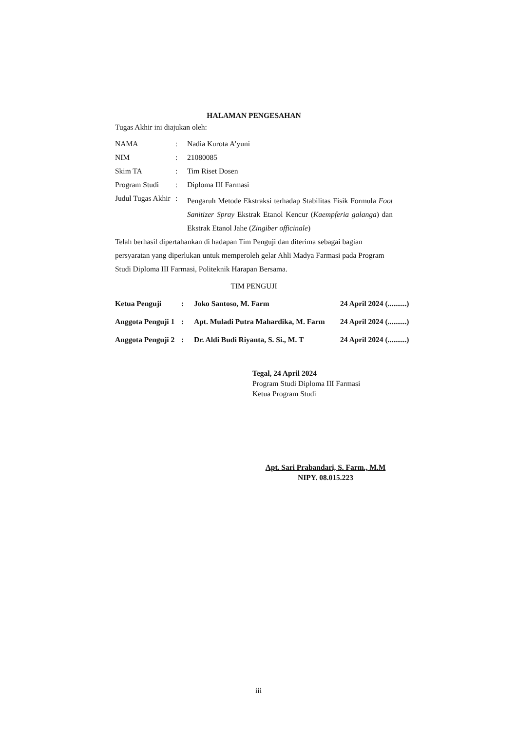HALAMAN PENGESAHAN
Tugas Akhir ini diajukan oleh:
| NAMA | : | Nadia Kurota A’yuni |
| NIM | : | 21080085 |
| Skim TA | : | Tim Riset Dosen |
| Program Studi | : | Diploma III Farmasi |
| Judul Tugas Akhir | : | Pengaruh Metode Ekstraksi terhadap Stabilitas Fisik Formula Foot Sanitizer Spray Ekstrak Etanol Kencur ( Kaempferia galanga ) dan Ekstrak Etanol Jahe ( Zingiber officinale ) |
Telah berhasil dipertahankan di hadapan Tim Penguji dan diterima sebagai bagian persyaratan yang diperlukan untuk memperoleh gelar Ahli Madya Farmasi pada Program Studi Diploma III Farmasi, Politeknik Harapan Bersama.
TIM PENGUJI
| Ketua Penguji | : | Joko Santoso, M. Farm | 24 April 2024 (..........) |
| Anggota Penguji 1 | : | Apt. Muladi Putra Mahardika, M. Farm | 24 April 2024 (..........) |
| Anggota Penguji 2 | : | Dr. Aldi Budi Riyanta, S. Si., M. T | 24 April 2024 (..........) |
Tegal, 24 April 2024
Program Studi Diploma III Farmasi
Ketua Program Studi
Apt. Sari Prabandari, S. Farm., M.M
NIPY. 08.015.223
iii